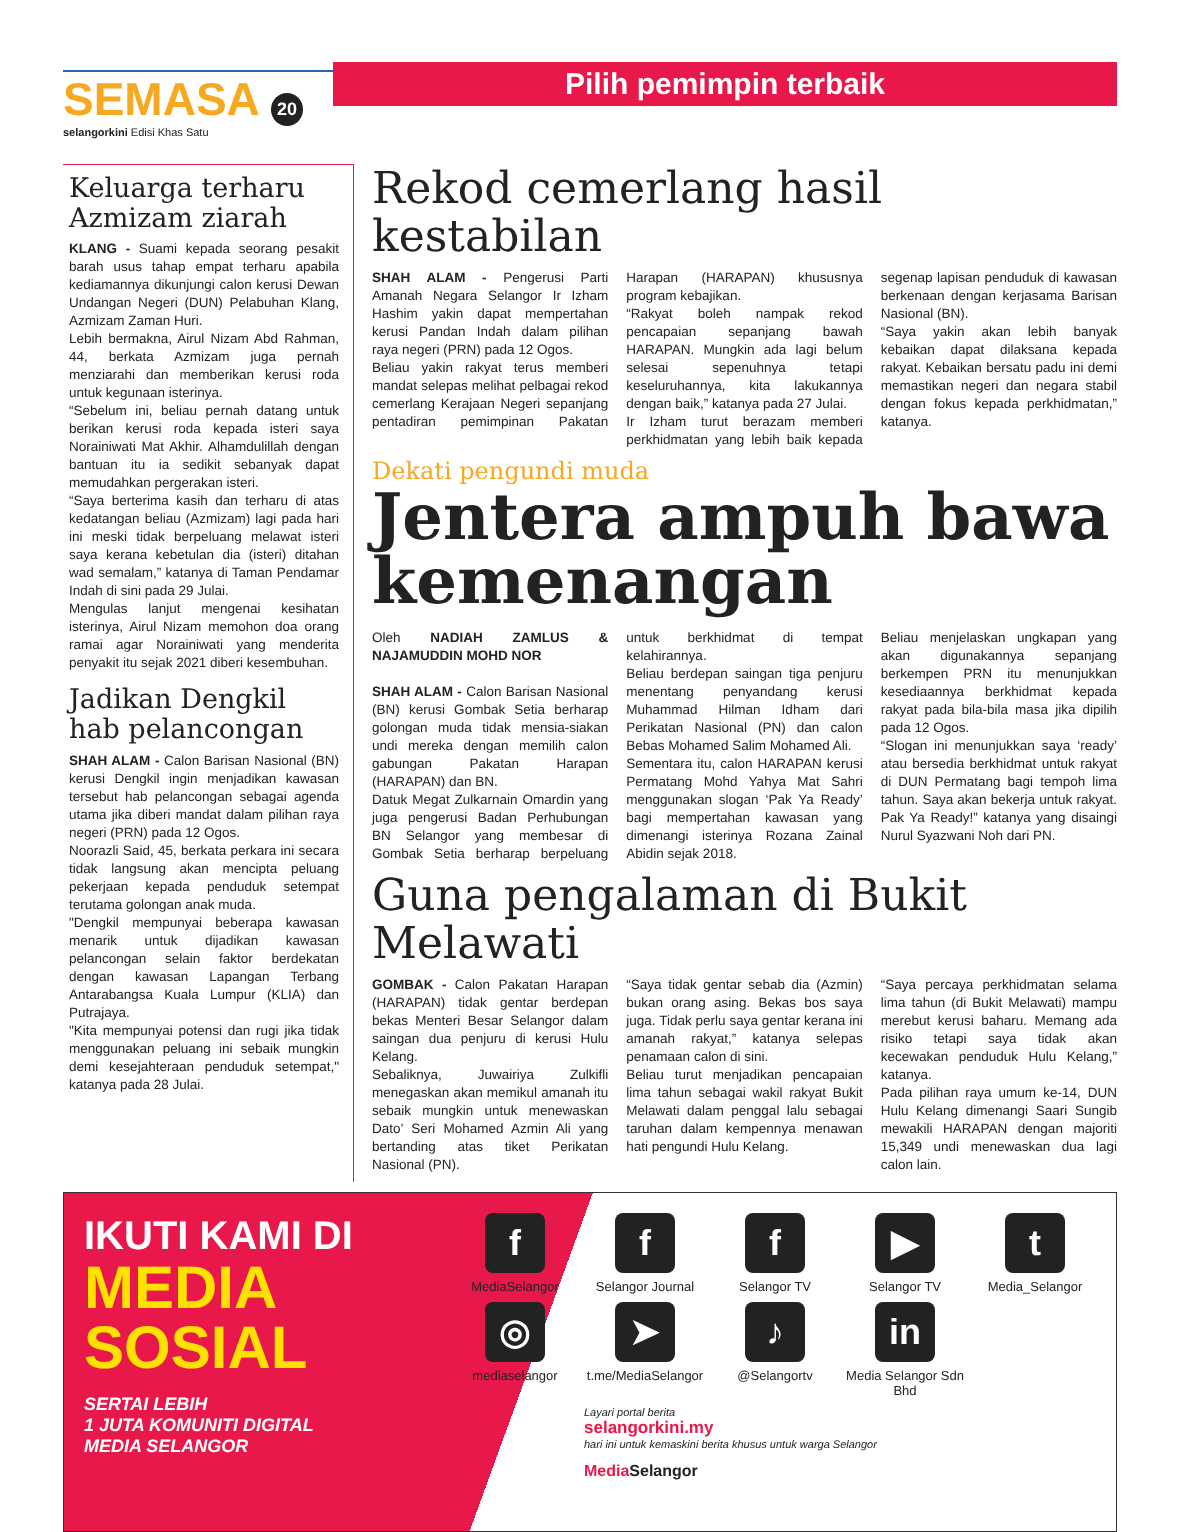SEMASA 20
Pilih pemimpin terbaik
selangorkini Edisi Khas Satu
Keluarga terharu Azmizam ziarah
KLANG - Suami kepada seorang pesakit barah usus tahap empat terharu apabila kediamannya dikunjungi calon kerusi Dewan Undangan Negeri (DUN) Pelabuhan Klang, Azmizam Zaman Huri.
Lebih bermakna, Airul Nizam Abd Rahman, 44, berkata Azmizam juga pernah menziarahi dan memberikan kerusi roda untuk kegunaan isterinya.
“Sebelum ini, beliau pernah datang untuk berikan kerusi roda kepada isteri saya Norainiwati Mat Akhir. Alhamdulillah dengan bantuan itu ia sedikit sebanyak dapat memudahkan pergerakan isteri.
“Saya berterima kasih dan terharu di atas kedatangan beliau (Azmizam) lagi pada hari ini meski tidak berpeluang melawat isteri saya kerana kebetulan dia (isteri) ditahan wad semalam,” katanya di Taman Pendamar Indah di sini pada 29 Julai.
Mengulas lanjut mengenai kesihatan isterinya, Airul Nizam memohon doa orang ramai agar Norainiwati yang menderita penyakit itu sejak 2021 diberi kesembuhan.
Jadikan Dengkil hab pelancongan
SHAH ALAM - Calon Barisan Nasional (BN) kerusi Dengkil ingin menjadikan kawasan tersebut hab pelancongan sebagai agenda utama jika diberi mandat dalam pilihan raya negeri (PRN) pada 12 Ogos.
Noorazli Said, 45, berkata perkara ini secara tidak langsung akan mencipta peluang pekerjaan kepada penduduk setempat terutama golongan anak muda.
"Dengkil mempunyai beberapa kawasan menarik untuk dijadikan kawasan pelancongan selain faktor berdekatan dengan kawasan Lapangan Terbang Antarabangsa Kuala Lumpur (KLIA) dan Putrajaya.
"Kita mempunyai potensi dan rugi jika tidak menggunakan peluang ini sebaik mungkin demi kesejahteraan penduduk setempat," katanya pada 28 Julai.
Rekod cemerlang hasil kestabilan
SHAH ALAM - Pengerusi Parti Amanah Negara Selangor Ir Izham Hashim yakin dapat mempertahan kerusi Pandan Indah dalam pilihan raya negeri (PRN) pada 12 Ogos.
Beliau yakin rakyat terus memberi mandat selepas melihat pelbagai rekod cemerlang Kerajaan Negeri sepanjang pentadiran pemimpinan Pakatan Harapan (HARAPAN) khususnya program kebajikan.
“Rakyat boleh nampak rekod pencapaian sepanjang bawah HARAPAN. Mungkin ada lagi belum selesai sepenuhnya tetapi keseluruhannya, kita lakukannya dengan baik,” katanya pada 27 Julai.
Ir Izham turut berazam memberi perkhidmatan yang lebih baik kepada segenap lapisan penduduk di kawasan berkenaan dengan kerjasama Barisan Nasional (BN).
“Saya yakin akan lebih banyak kebaikan dapat dilaksana kepada rakyat. Kebaikan bersatu padu ini demi memastikan negeri dan negara stabil dengan fokus kepada perkhidmatan,” katanya.
Dekati pengundi muda
Jentera ampuh bawa kemenangan
Oleh NADIAH ZAMLUS & NAJAMUDDIN MOHD NOR
SHAH ALAM - Calon Barisan Nasional (BN) kerusi Gombak Setia berharap golongan muda tidak mensia-siakan undi mereka dengan memilih calon gabungan Pakatan Harapan (HARAPAN) dan BN.
Datuk Megat Zulkarnain Omardin yang juga pengerusi Badan Perhubungan BN Selangor yang membesar di Gombak Setia berharap berpeluang untuk berkhidmat di tempat kelahirannya.
Beliau berdepan saingan tiga penjuru menentang penyandang kerusi Muhammad Hilman Idham dari Perikatan Nasional (PN) dan calon Bebas Mohamed Salim Mohamed Ali.
Sementara itu, calon HARAPAN kerusi Permatang Mohd Yahya Mat Sahri menggunakan slogan ‘Pak Ya Ready’ bagi mempertahan kawasan yang dimenangi isterinya Rozana Zainal Abidin sejak 2018.
Beliau menjelaskan ungkapan yang akan digunakannya sepanjang berkempen PRN itu menunjukkan kesediaannya berkhidmat kepada rakyat pada bila-bila masa jika dipilih pada 12 Ogos.
“Slogan ini menunjukkan saya ‘ready’ atau bersedia berkhidmat untuk rakyat di DUN Permatang bagi tempoh lima tahun. Saya akan bekerja untuk rakyat. Pak Ya Ready!” katanya yang disaingi Nurul Syazwani Noh dari PN.
Guna pengalaman di Bukit Melawati
GOMBAK - Calon Pakatan Harapan (HARAPAN) tidak gentar berdepan bekas Menteri Besar Selangor dalam saingan dua penjuru di kerusi Hulu Kelang.
Sebaliknya, Juwairiya Zulkifli menegaskan akan memikul amanah itu sebaik mungkin untuk menewaskan Dato’ Seri Mohamed Azmin Ali yang bertanding atas tiket Perikatan Nasional (PN).
“Saya tidak gentar sebab dia (Azmin) bukan orang asing. Bekas bos saya juga. Tidak perlu saya gentar kerana ini amanah rakyat,” katanya selepas penamaan calon di sini.
Beliau turut menjadikan pencapaian lima tahun sebagai wakil rakyat Bukit Melawati dalam penggal lalu sebagai taruhan dalam kempennya menawan hati pengundi Hulu Kelang.
“Saya percaya perkhidmatan selama lima tahun (di Bukit Melawati) mampu merebut kerusi baharu. Memang ada risiko tetapi saya tidak akan kecewakan penduduk Hulu Kelang,” katanya.
Pada pilihan raya umum ke-14, DUN Hulu Kelang dimenangi Saari Sungib mewakili HARAPAN dengan majoriti 15,349 undi menewaskan dua lagi calon lain.
IKUTI KAMI DI
MEDIA
SOSIAL
SERTAI LEBIH
1 JUTA KOMUNITI DIGITAL
MEDIA SELANGOR
f
MediaSelangor
f
Selangor Journal
f
Selangor TV
▶
Selangor TV
t
Media_Selangor
◎
mediaselangor
➤
t.me/MediaSelangor
♪
@Selangortv
in
Media Selangor Sdn Bhd
Layari portal berita
selangorkini.my
hari ini untuk kemaskini berita khusus untuk warga Selangor
Media Selangor